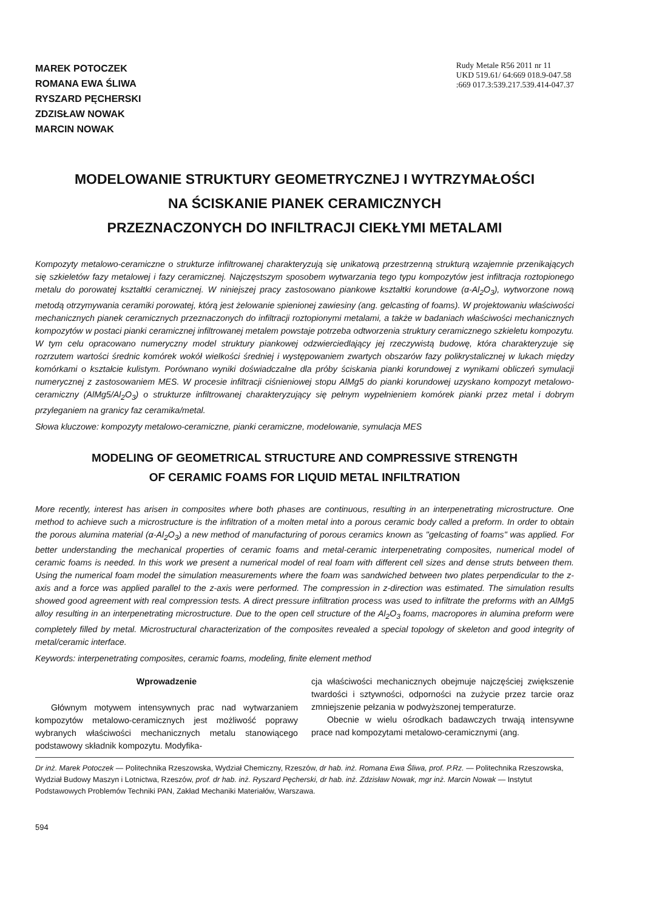MAREK POTOCZEK
ROMANA EWA ŚLIWA
RYSZARD PĘCHERSKI
ZDZISŁAW NOWAK
MARCIN NOWAK
Rudy Metale R56 2011 nr 11
UKD 519.61/ 64:669 018.9-047.58
:669 017.3:539.217.539.414-047.37
MODELOWANIE STRUKTURY GEOMETRYCZNEJ I WYTRZYMAŁOŚCI
NA ŚCISKANIE PIANEK CERAMICZNYCH
PRZEZNACZONYCH DO INFILTRACJI CIEKŁYMI METALAMI
Kompozyty metalowo-ceramiczne o strukturze infiltrowanej charakteryzują się unikatową przestrzenną strukturą wzajemnie przenikających się szkieletów fazy metalowej i fazy ceramicznej. Najczęstszym sposobem wytwarzania tego typu kompozytów jest infiltracja roztopionego metalu do porowatej kształtki ceramicznej. W niniejszej pracy zastosowano piankowe kształtki korundowe (α-Al<sub>2</sub>O<sub>3</sub>), wytworzone nową metodą otrzymywania ceramiki porowatej, którą jest żelowanie spienionej zawiesiny (ang. gelcasting of foams). W projektowaniu właściwości mechanicznych pianek ceramicznych przeznaczonych do infiltracji roztopionymi metalami, a także w badaniach właściwości mechanicznych kompozytów w postaci pianki ceramicznej infiltrowanej metalem powstaje potrzeba odtworzenia struktury ceramicznego szkieletu kompozytu. W tym celu opracowano numeryczny model struktury piankowej odzwierciedlający jej rzeczywistą budowę, która charakteryzuje się rozrzutem wartości średnic komórek wokół wielkości średniej i występowaniem zwartych obszarów fazy polikrystalicznej w lukach między komórkami o kształcie kulistym. Porównano wyniki doświadczalne dla próby ściskania pianki korundowej z wynikami obliczeń symulacji numerycznej z zastosowaniem MES. W procesie infiltracji ciśnieniowej stopu AlMg5 do pianki korundowej uzyskano kompozyt metalowo-ceramiczny (AlMg5/Al<sub>2</sub>O<sub>3</sub>) o strukturze infiltrowanej charakteryzujący się pełnym wypełnieniem komórek pianki przez metal i dobrym przyleganiem na granicy faz ceramika/metal.
Słowa kluczowe: kompozyty metalowo-ceramiczne, pianki ceramiczne, modelowanie, symulacja MES
MODELING OF GEOMETRICAL STRUCTURE AND COMPRESSIVE STRENGTH
OF CERAMIC FOAMS FOR LIQUID METAL INFILTRATION
More recently, interest has arisen in composites where both phases are continuous, resulting in an interpenetrating microstructure. One method to achieve such a microstructure is the infiltration of a molten metal into a porous ceramic body called a preform. In order to obtain the porous alumina material (α-Al<sub>2</sub>O<sub>3</sub>) a new method of manufacturing of porous ceramics known as "gelcasting of foams" was applied. For better understanding the mechanical properties of ceramic foams and metal-ceramic interpenetrating composites, numerical model of ceramic foams is needed. In this work we present a numerical model of real foam with different cell sizes and dense struts between them. Using the numerical foam model the simulation measurements where the foam was sandwiched between two plates perpendicular to the z-axis and a force was applied parallel to the z-axis were performed. The compression in z-direction was estimated. The simulation results showed good agreement with real compression tests. A direct pressure infiltration process was used to infiltrate the preforms with an AlMg5 alloy resulting in an interpenetrating microstructure. Due to the open cell structure of the Al<sub>2</sub>O<sub>3</sub> foams, macropores in alumina preform were completely filled by metal. Microstructural characterization of the composites revealed a special topology of skeleton and good integrity of metal/ceramic interface.
Keywords: interpenetrating composites, ceramic foams, modeling, finite element method
Wprowadzenie
Głównym motywem intensywnych prac nad wytwarzaniem kompozytów metalowo-ceramicznych jest możliwość poprawy wybranych właściwości mechanicznych metalu stanowiącego podstawowy składnik kompozytu. Modyfika-
cja właściwości mechanicznych obejmuje najczęściej zwiększenie twardości i sztywności, odporności na zużycie przez tarcie oraz zmniejszenie pełzania w podwyższonej temperaturze.
Obecnie w wielu ośrodkach badawczych trwają intensywne prace nad kompozytami metalowo-ceramicznymi (ang.
Dr inż. Marek Potoczek — Politechnika Rzeszowska, Wydział Chemiczny, Rzeszów, dr hab. inż. Romana Ewa Śliwa, prof. P.Rz. — Politechnika Rzeszowska, Wydział Budowy Maszyn i Lotnictwa, Rzeszów, prof. dr hab. inż. Ryszard Pęcherski, dr hab. inż. Zdzisław Nowak, mgr inż. Marcin Nowak — Instytut Podstawowych Problemów Techniki PAN, Zakład Mechaniki Materiałów, Warszawa.
594